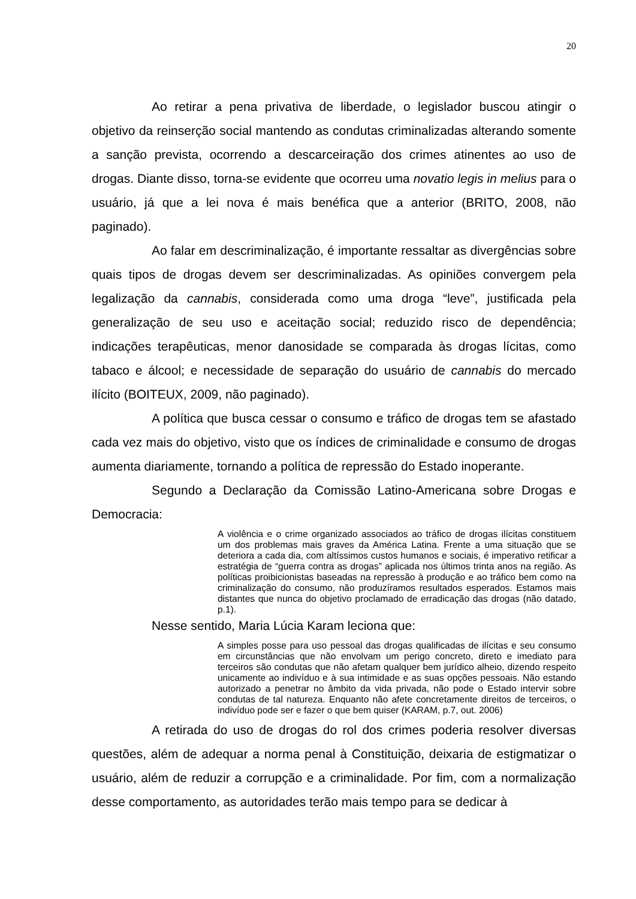20
Ao retirar a pena privativa de liberdade, o legislador buscou atingir o objetivo da reinserção social mantendo as condutas criminalizadas alterando somente a sanção prevista, ocorrendo a descarceiração dos crimes atinentes ao uso de drogas. Diante disso, torna-se evidente que ocorreu uma novatio legis in melius para o usuário, já que a lei nova é mais benéfica que a anterior (BRITO, 2008, não paginado).
Ao falar em descriminalização, é importante ressaltar as divergências sobre quais tipos de drogas devem ser descriminalizadas. As opiniões convergem pela legalização da cannabis, considerada como uma droga “leve”, justificada pela generalização de seu uso e aceitação social; reduzido risco de dependência; indicações terapêuticas, menor danosidade se comparada às drogas lícitas, como tabaco e álcool; e necessidade de separação do usuário de cannabis do mercado ilícito (BOITEUX, 2009, não paginado).
A política que busca cessar o consumo e tráfico de drogas tem se afastado cada vez mais do objetivo, visto que os índices de criminalidade e consumo de drogas aumenta diariamente, tornando a política de repressão do Estado inoperante.
Segundo a Declaração da Comissão Latino-Americana sobre Drogas e Democracia:
A violência e o crime organizado associados ao tráfico de drogas ilícitas constituem um dos problemas mais graves da América Latina. Frente a uma situação que se deteriora a cada dia, com altíssimos custos humanos e sociais, é imperativo retificar a estratégia de “guerra contra as drogas” aplicada nos últimos trinta anos na região. As políticas proibicionistas baseadas na repressão à produção e ao tráfico bem como na criminalização do consumo, não produzíramos resultados esperados. Estamos mais distantes que nunca do objetivo proclamado de erradicação das drogas (não datado, p.1).
Nesse sentido, Maria Lúcia Karam leciona que:
A simples posse para uso pessoal das drogas qualificadas de ilícitas e seu consumo em circunstâncias que não envolvam um perigo concreto, direto e imediato para terceiros são condutas que não afetam qualquer bem jurídico alheio, dizendo respeito unicamente ao indivíduo e à sua intimidade e as suas opções pessoais. Não estando autorizado a penetrar no âmbito da vida privada, não pode o Estado intervir sobre condutas de tal natureza. Enquanto não afete concretamente direitos de terceiros, o indivíduo pode ser e fazer o que bem quiser (KARAM, p.7, out. 2006)
A retirada do uso de drogas do rol dos crimes poderia resolver diversas questões, além de adequar a norma penal à Constituição, deixaria de estigmatizar o usuário, além de reduzir a corrupção e a criminalidade. Por fim, com a normalização desse comportamento, as autoridades terão mais tempo para se dedicar à